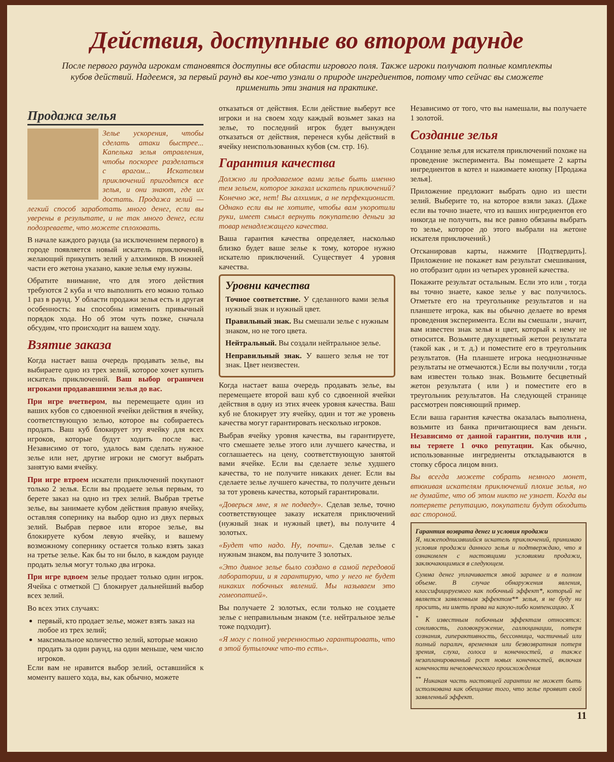Действия, доступные во втором раунде
После первого раунда игрокам становятся доступны все области игрового поля. Также игроки получают полные комплекты кубов действий. Надеемся, за первый раунд вы кое-что узнали о природе ингредиентов, потому что сейчас вы сможете применить эти знания на практике.
Продажа зелья
Зелье ускорения, чтобы сделать атаки быстрее... Капелька зелья отравления, чтобы поскорее разделаться с врагом... Искателям приключений пригодятся все зелья, и они знают, где их достать. Продажа зелий — легкий способ заработать много денег, если вы уверены в результате, и не так много денег, если подозреваете, что можете сплоховать.
В начале каждого раунда (за исключением первого) в городе появляется новый искатель приключений, желающий прикупить зелий у алхимиков. В нижней части его жетона указано, какие зелья ему нужны.
Обратите внимание, что для этого действия требуются 2 куба и что выполнить его можно только 1 раз в раунд. У области продажи зелья есть и другая особенность: вы способны изменить привычный порядок хода. Но об этом чуть позже, сначала обсудим, что происходит на вашем ходу.
Взятие заказа
Когда настает ваша очередь продавать зелье, вы выбираете одно из трех зелий, которое хочет купить искатель приключений. Ваш выбор ограничен игроками продававшими зелья до вас.
При игре вчетвером, вы перемещаете один из ваших кубов со сдвоенной ячейки действия в ячейку, соответствующую зелью, которое вы собираетесь продать. Ваш куб блокирует эту ячейку для всех игроков, которые будут ходить после вас. Независимо от того, удалось вам сделать нужное зелье или нет, другие игроки не смогут выбрать занятую вами ячейку.
При игре втроем искатели приключений покупают только 2 зелья. Если вы продаете зелья первым, то берете заказ на одно из трех зелий. Выбрав третье зелье, вы занимаете кубом действия правую ячейку, оставляя сопернику на выбор одно из двух первых зелий. Выбрав первое или второе зелье, вы блокируете кубом левую ячейку, и вашему возможному сопернику остается только взять заказ на третье зелье. Как бы то ни было, в каждом раунде продать зелья могут только два игрока.
При игре вдвоем зелье продает только один игрок. Ячейка с отметкой ▢ блокирует дальнейший выбор всех зелий.
Во всех этих случаях:
первый, кто продает зелье, может взять заказ на любое из трех зелий;
максимальное количество зелий, которые можно продать за один раунд, на один меньше, чем число игроков.
Если вам не нравится выбор зелий, оставшийся к моменту вашего хода, вы, как обычно, можете
отказаться от действия. Если действие выберут все игроки и на своем ходу каждый возьмет заказ на зелье, то последний игрок будет вынужден отказаться от действия, перенеся кубы действий в ячейку неиспользованных кубов (см. стр. 16).
Гарантия качества
Должно ли продаваемое вами зелье быть именно тем зельем, которое заказал искатель приключений? Конечно же, нет! Вы алхимик, а не перфекционист. Однако если вы не хотите, чтобы вам укоротили руки, имеет смысл вернуть покупателю деньги за товар ненадлежащего качества.
Ваша гарантия качества определяет, насколько близко будет ваше зелье к тому, которое нужно искателю приключений. Существует 4 уровня качества.
Уровни качества
Точное соответствие. У сделанного вами зелья нужный знак и нужный цвет.
Правильный знак. Вы смешали зелье с нужным знаком, но не того цвета.
Нейтральный. Вы создали нейтральное зелье.
Неправильный знак. У вашего зелья не тот знак. Цвет неизвестен.
Когда настает ваша очередь продавать зелье, вы перемещаете второй ваш куб со сдвоенной ячейки действия в одну из этих ячеек уровня качества. Ваш куб не блокирует эту ячейку, один и тот же уровень качества могут гарантировать несколько игроков.
Выбрав ячейку уровня качества, вы гарантируете, что смешаете зелье этого или лучшего качества, и соглашаетесь на цену, соответствующую занятой вами ячейке. Если вы сделаете зелье худшего качества, то не получите никаких денег. Если вы сделаете зелье лучшего качества, то получите деньги за тот уровень качества, который гарантировали.
«Доверься мне, я не подведу». Сделав зелье, точно соответствующее заказу искателя приключений (нужный знак и нужный цвет), вы получите 4 золотых.
«Будет что надо. Ну, почти». Сделав зелье с нужным знаком, вы получите 3 золотых.
«Это дивное зелье было создано в самой передовой лаборатории, и я гарантирую, что у него не будет никаких побочных явлений. Мы называем это гомеопатией».
Вы получаете 2 золотых, если только не создаете зелье с неправильным знаком (т.е. нейтральное зелье тоже подходит).
«Я могу с полной уверенностью гарантировать, что в этой бутылочке что-то есть».
Независимо от того, что вы намешали, вы получаете 1 золотой.
Создание зелья
Создание зелья для искателя приключений похоже на проведение эксперимента. Вы помещаете 2 карты ингредиентов в котел и нажимаете кнопку [Продажа зелья].
Приложение предложит выбрать одно из шести зелий. Выберите то, на которое взяли заказ. (Даже если вы точно знаете, что из ваших ингредиентов его никогда не получить, вы все равно обязаны выбрать то зелье, которое до этого выбрали на жетоне искателя приключений.)
Отсканировав карты, нажмите [Подтвердить]. Приложение не покажет вам результат смешивания, но отобразит один из четырех уровней качества.
Покажите результат остальным. Если это или , тогда вы точно знаете, какое зелье у вас получилось. Отметьте его на треугольнике результатов и на планшете игрока, как вы обычно делаете во время проведения эксперимента. Если вы смешали , значит, вам известен знак зелья и цвет, который к нему не относится. Возьмите двухцветный жетон результата (такой как , и т. д.) и поместите его в треугольник результатов. (На планшете игрока неоднозначные результаты не отмечаются.) Если вы получили , тогда вам известен только знак. Возьмите бесцветный жетон результата ( или ) и поместите его в треугольник результатов. На следующей странице рассмотрен поясняющий пример.
Если ваша гарантия качества оказалась выполнена, возьмите из банка причитающиеся вам деньги. Независимо от данной гарантии, получив или , вы теряете 1 очко репутации. Как обычно, использованные ингредиенты откладываются в стопку сброса лицом вниз.
Вы всегда можете собрать немного монет, втюхивая искателям приключений плохие зелья, но не думайте, что об этом никто не узнает. Когда вы потеряете репутацию, покупатели будут обходить вас стороной.
Гарантия возврата денег и условия продажи
Я, нижеподписавшийся искатель приключений, принимаю условия продажи данного зелья и подтверждаю, что я ознакомлен с настоящими условиями продажи, заключающимися в следующем.
Сумма денег уплачивается мной заранее и в полном объеме. В случае обнаружения явления, классифицируемого как побочный эффект*, который не является заявленным эффектом** зелья, я не буду ни просить, ни иметь права на какую-либо компенсацию. X
<sup>*</sup> К известным побочным эффектам относятся: сонливость, головокружение, галлюцинации, потеря сознания, гиперактивность, бессонница, частичный или полный паралич, временная или безвозвратная потеря зрения, слуха, голоса и конечностей, а также незапланированный рост новых конечностей, включая конечности нечеловеческого происхождения
<sup>**</sup> Никакая часть настоящей гарантии не может быть истолкована как обещание того, что зелье проявит свой заявленный эффект.
11